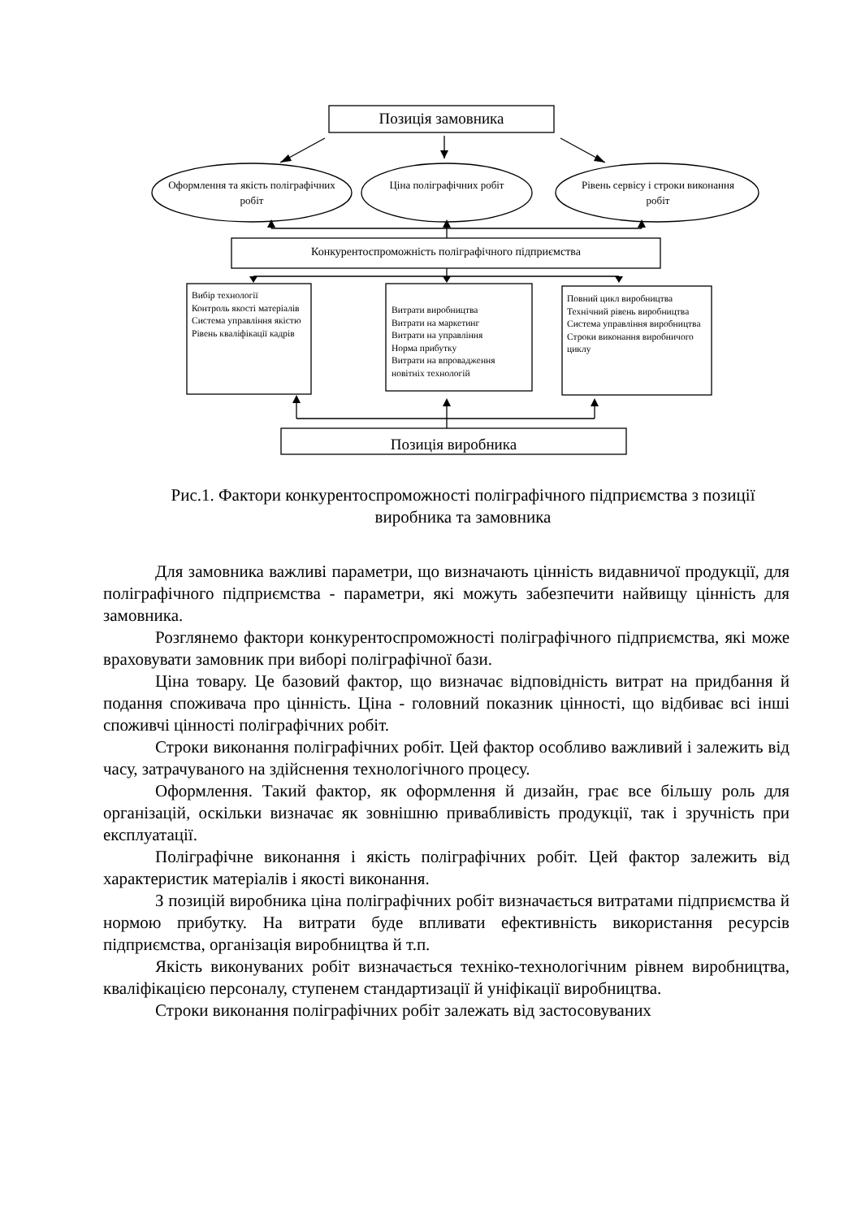Позиція замовника
Оформлення та якість поліграфічних робіт
Ціна поліграфічних робіт
Рівень сервісу і строки виконання робіт
Конкурентоспроможність поліграфічного підприємства
Вибір технології
Контроль якості матеріалів
Система управління якістю
Рівень кваліфікації кадрів
Витрати виробництва
Витрати на маркетинг
Витрати на управління
Норма прибутку
Витрати на впровадження новітніх технологій
Повний цикл виробництва
Технічний рівень виробництва
Система управління виробництва
Строки виконання виробничого циклу
Позиція виробника
Рис.1. Фактори конкурентоспроможності поліграфічного підприємства з позиції виробника та замовника
Для замовника важливі параметри, що визначають цінність видавничої продукції, для поліграфічного підприємства - параметри, які можуть забезпечити найвищу цінність для замовника.
Розглянемо фактори конкурентоспроможності поліграфічного підприємства, які може враховувати замовник при виборі поліграфічної бази.
Ціна товару. Це базовий фактор, що визначає відповідність витрат на придбання й подання споживача про цінність. Ціна - головний показник цінності, що відбиває всі інші споживчі цінності поліграфічних робіт.
Строки виконання поліграфічних робіт. Цей фактор особливо важливий і залежить від часу, затрачуваного на здійснення технологічного процесу.
Оформлення. Такий фактор, як оформлення й дизайн, грає все більшу роль для організацій, оскільки визначає як зовнішню привабливість продукції, так і зручність при експлуатації.
Поліграфічне виконання і якість поліграфічних робіт. Цей фактор залежить від характеристик матеріалів і якості виконання.
З позицій виробника ціна поліграфічних робіт визначається витратами підприємства й нормою прибутку. На витрати буде впливати ефективність використання ресурсів підприємства, організація виробництва й т.п.
Якість виконуваних робіт визначається техніко-технологічним рівнем виробництва, кваліфікацією персоналу, ступенем стандартизації й уніфікації виробництва.
Строки виконання поліграфічних робіт залежать від застосовуваних